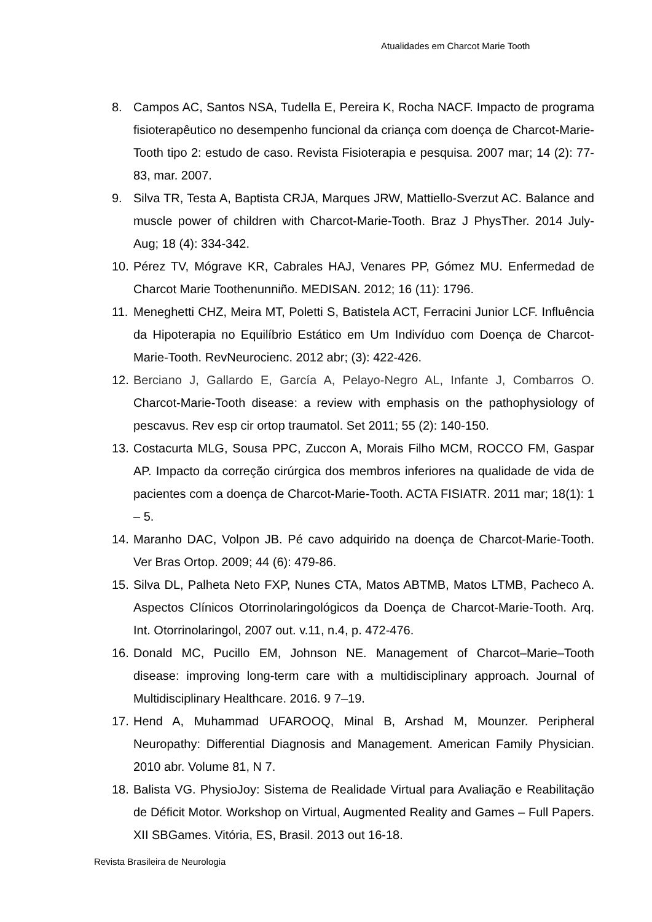Atualidades em Charcot Marie Tooth
8. Campos AC, Santos NSA, Tudella E, Pereira K, Rocha NACF. Impacto de programa fisioterapêutico no desempenho funcional da criança com doença de Charcot-Marie-Tooth tipo 2: estudo de caso. Revista Fisioterapia e pesquisa. 2007 mar; 14 (2): 77- 83, mar. 2007.
9. Silva TR, Testa A, Baptista CRJA, Marques JRW, Mattiello-Sverzut AC. Balance and muscle power of children with Charcot-Marie-Tooth. Braz J PhysTher. 2014 July-Aug; 18 (4): 334-342.
10. Pérez TV, Mógrave KR, Cabrales HAJ, Venares PP, Gómez MU. Enfermedad de Charcot Marie Toothenunniño. MEDISAN. 2012; 16 (11): 1796.
11. Meneghetti CHZ, Meira MT, Poletti S, Batistela ACT, Ferracini Junior LCF. Influência da Hipoterapia no Equilíbrio Estático em Um Indivíduo com Doença de Charcot-Marie-Tooth. RevNeurocienc. 2012 abr; (3): 422-426.
12. Berciano J, Gallardo E, García A, Pelayo-Negro AL, Infante J, Combarros O. Charcot-Marie-Tooth disease: a review with emphasis on the pathophysiology of pescavus. Rev esp cir ortop traumatol. Set 2011; 55 (2): 140-150.
13. Costacurta MLG, Sousa PPC, Zuccon A, Morais Filho MCM, ROCCO FM, Gaspar AP. Impacto da correção cirúrgica dos membros inferiores na qualidade de vida de pacientes com a doença de Charcot-Marie-Tooth. ACTA FISIATR. 2011 mar; 18(1): 1 – 5.
14. Maranho DAC, Volpon JB. Pé cavo adquirido na doença de Charcot-Marie-Tooth. Ver Bras Ortop. 2009; 44 (6): 479-86.
15. Silva DL, Palheta Neto FXP, Nunes CTA, Matos ABTMB, Matos LTMB, Pacheco A. Aspectos Clínicos Otorrinolaringológicos da Doença de Charcot-Marie-Tooth. Arq. Int. Otorrinolaringol, 2007 out. v.11, n.4, p. 472-476.
16. Donald MC, Pucillo EM, Johnson NE. Management of Charcot–Marie–Tooth disease: improving long-term care with a multidisciplinary approach. Journal of Multidisciplinary Healthcare. 2016. 9 7–19.
17. Hend A, Muhammad UFAROOQ, Minal B, Arshad M, Mounzer. Peripheral Neuropathy: Differential Diagnosis and Management. American Family Physician. 2010 abr. Volume 81, N 7.
18. Balista VG. PhysioJoy: Sistema de Realidade Virtual para Avaliação e Reabilitação de Déficit Motor. Workshop on Virtual, Augmented Reality and Games – Full Papers. XII SBGames. Vitória, ES, Brasil. 2013 out 16-18.
Revista Brasileira de Neurologia